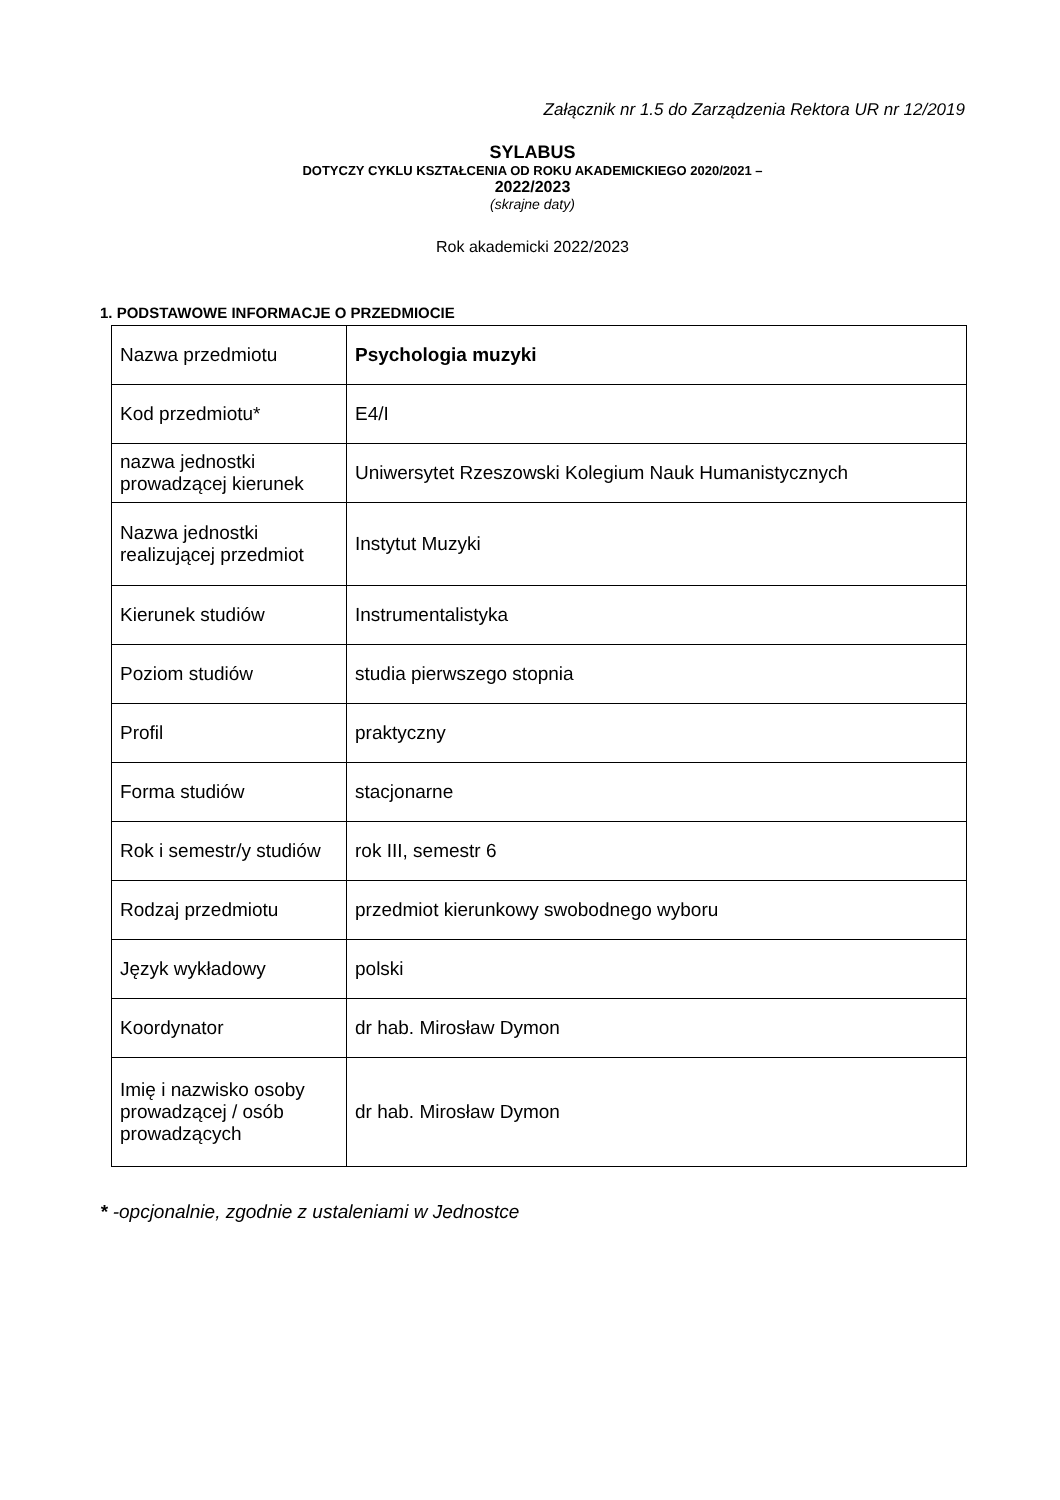Załącznik nr 1.5 do Zarządzenia Rektora UR nr 12/2019
SYLABUS
DOTYCZY CYKLU KSZTAŁCENIA OD ROKU AKADEMICKIEGO 2020/2021 –
2022/2023
(skrajne daty)
Rok akademicki 2022/2023
1. PODSTAWOWE INFORMACJE O PRZEDMIOCIE
| Nazwa przedmiotu | Psychologia muzyki |
| Kod przedmiotu* | E4/I |
| nazwa jednostki prowadzącej kierunek | Uniwersytet Rzeszowski Kolegium Nauk Humanistycznych |
| Nazwa jednostki realizującej przedmiot | Instytut Muzyki |
| Kierunek studiów | Instrumentalistyka |
| Poziom studiów | studia pierwszego stopnia |
| Profil | praktyczny |
| Forma studiów | stacjonarne |
| Rok i semestr/y studiów | rok III, semestr 6 |
| Rodzaj przedmiotu | przedmiot kierunkowy swobodnego wyboru |
| Język wykładowy | polski |
| Koordynator | dr hab. Mirosław Dymon |
| Imię i nazwisko osoby prowadzącej / osób prowadzących | dr hab. Mirosław Dymon |
* -opcjonalnie, zgodnie z ustaleniami w Jednostce